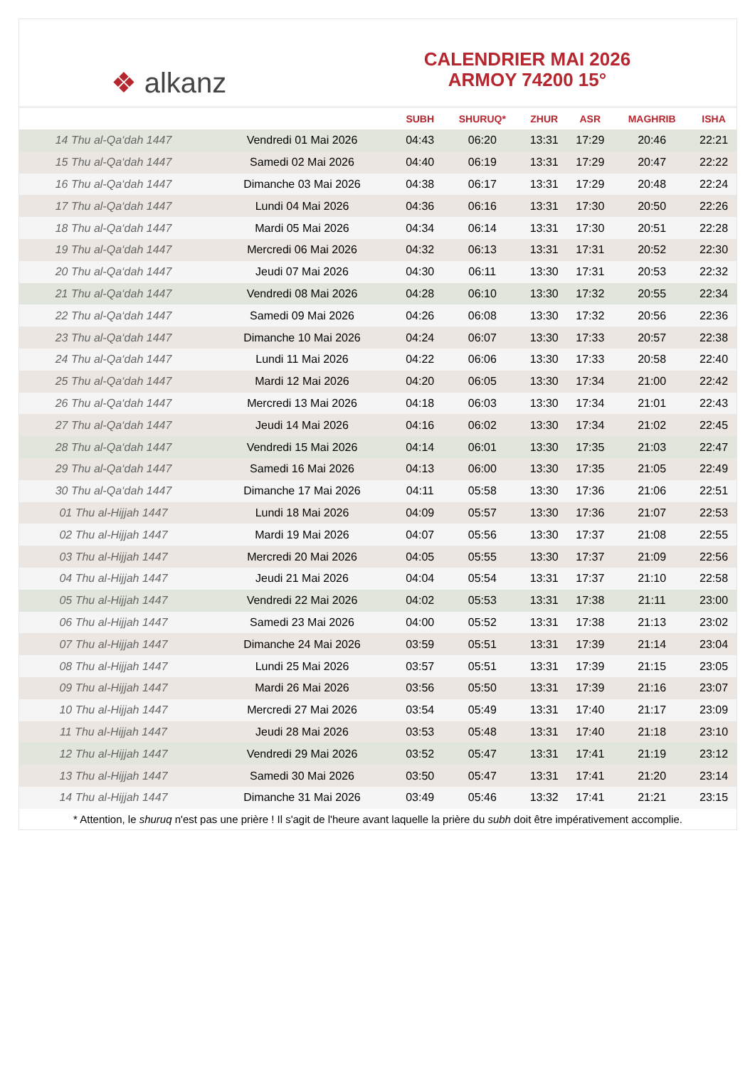❖ alkanz
CALENDRIER MAI 2026
ARMOY 74200 15°
| | | SUBH | SHURUQ* | ZHUR | ASR | MAGHRIB | ISHA |
| --- | --- | --- | --- | --- | --- | --- | --- |
| 14 Thu al-Qa‘dah 1447 | Vendredi 01 Mai 2026 | 04:43 | 06:20 | 13:31 | 17:29 | 20:46 | 22:21 |
| 15 Thu al-Qa‘dah 1447 | Samedi 02 Mai 2026 | 04:40 | 06:19 | 13:31 | 17:29 | 20:47 | 22:22 |
| 16 Thu al-Qa‘dah 1447 | Dimanche 03 Mai 2026 | 04:38 | 06:17 | 13:31 | 17:29 | 20:48 | 22:24 |
| 17 Thu al-Qa‘dah 1447 | Lundi 04 Mai 2026 | 04:36 | 06:16 | 13:31 | 17:30 | 20:50 | 22:26 |
| 18 Thu al-Qa‘dah 1447 | Mardi 05 Mai 2026 | 04:34 | 06:14 | 13:31 | 17:30 | 20:51 | 22:28 |
| 19 Thu al-Qa‘dah 1447 | Mercredi 06 Mai 2026 | 04:32 | 06:13 | 13:31 | 17:31 | 20:52 | 22:30 |
| 20 Thu al-Qa‘dah 1447 | Jeudi 07 Mai 2026 | 04:30 | 06:11 | 13:30 | 17:31 | 20:53 | 22:32 |
| 21 Thu al-Qa‘dah 1447 | Vendredi 08 Mai 2026 | 04:28 | 06:10 | 13:30 | 17:32 | 20:55 | 22:34 |
| 22 Thu al-Qa‘dah 1447 | Samedi 09 Mai 2026 | 04:26 | 06:08 | 13:30 | 17:32 | 20:56 | 22:36 |
| 23 Thu al-Qa‘dah 1447 | Dimanche 10 Mai 2026 | 04:24 | 06:07 | 13:30 | 17:33 | 20:57 | 22:38 |
| 24 Thu al-Qa‘dah 1447 | Lundi 11 Mai 2026 | 04:22 | 06:06 | 13:30 | 17:33 | 20:58 | 22:40 |
| 25 Thu al-Qa‘dah 1447 | Mardi 12 Mai 2026 | 04:20 | 06:05 | 13:30 | 17:34 | 21:00 | 22:42 |
| 26 Thu al-Qa‘dah 1447 | Mercredi 13 Mai 2026 | 04:18 | 06:03 | 13:30 | 17:34 | 21:01 | 22:43 |
| 27 Thu al-Qa‘dah 1447 | Jeudi 14 Mai 2026 | 04:16 | 06:02 | 13:30 | 17:34 | 21:02 | 22:45 |
| 28 Thu al-Qa‘dah 1447 | Vendredi 15 Mai 2026 | 04:14 | 06:01 | 13:30 | 17:35 | 21:03 | 22:47 |
| 29 Thu al-Qa‘dah 1447 | Samedi 16 Mai 2026 | 04:13 | 06:00 | 13:30 | 17:35 | 21:05 | 22:49 |
| 30 Thu al-Qa‘dah 1447 | Dimanche 17 Mai 2026 | 04:11 | 05:58 | 13:30 | 17:36 | 21:06 | 22:51 |
| 01 Thu al-Hijjah 1447 | Lundi 18 Mai 2026 | 04:09 | 05:57 | 13:30 | 17:36 | 21:07 | 22:53 |
| 02 Thu al-Hijjah 1447 | Mardi 19 Mai 2026 | 04:07 | 05:56 | 13:30 | 17:37 | 21:08 | 22:55 |
| 03 Thu al-Hijjah 1447 | Mercredi 20 Mai 2026 | 04:05 | 05:55 | 13:30 | 17:37 | 21:09 | 22:56 |
| 04 Thu al-Hijjah 1447 | Jeudi 21 Mai 2026 | 04:04 | 05:54 | 13:31 | 17:37 | 21:10 | 22:58 |
| 05 Thu al-Hijjah 1447 | Vendredi 22 Mai 2026 | 04:02 | 05:53 | 13:31 | 17:38 | 21:11 | 23:00 |
| 06 Thu al-Hijjah 1447 | Samedi 23 Mai 2026 | 04:00 | 05:52 | 13:31 | 17:38 | 21:13 | 23:02 |
| 07 Thu al-Hijjah 1447 | Dimanche 24 Mai 2026 | 03:59 | 05:51 | 13:31 | 17:39 | 21:14 | 23:04 |
| 08 Thu al-Hijjah 1447 | Lundi 25 Mai 2026 | 03:57 | 05:51 | 13:31 | 17:39 | 21:15 | 23:05 |
| 09 Thu al-Hijjah 1447 | Mardi 26 Mai 2026 | 03:56 | 05:50 | 13:31 | 17:39 | 21:16 | 23:07 |
| 10 Thu al-Hijjah 1447 | Mercredi 27 Mai 2026 | 03:54 | 05:49 | 13:31 | 17:40 | 21:17 | 23:09 |
| 11 Thu al-Hijjah 1447 | Jeudi 28 Mai 2026 | 03:53 | 05:48 | 13:31 | 17:40 | 21:18 | 23:10 |
| 12 Thu al-Hijjah 1447 | Vendredi 29 Mai 2026 | 03:52 | 05:47 | 13:31 | 17:41 | 21:19 | 23:12 |
| 13 Thu al-Hijjah 1447 | Samedi 30 Mai 2026 | 03:50 | 05:47 | 13:31 | 17:41 | 21:20 | 23:14 |
| 14 Thu al-Hijjah 1447 | Dimanche 31 Mai 2026 | 03:49 | 05:46 | 13:32 | 17:41 | 21:21 | 23:15 |
* Attention, le shuruq n'est pas une prière ! Il s'agit de l'heure avant laquelle la prière du subh doit être impérativement accomplie.